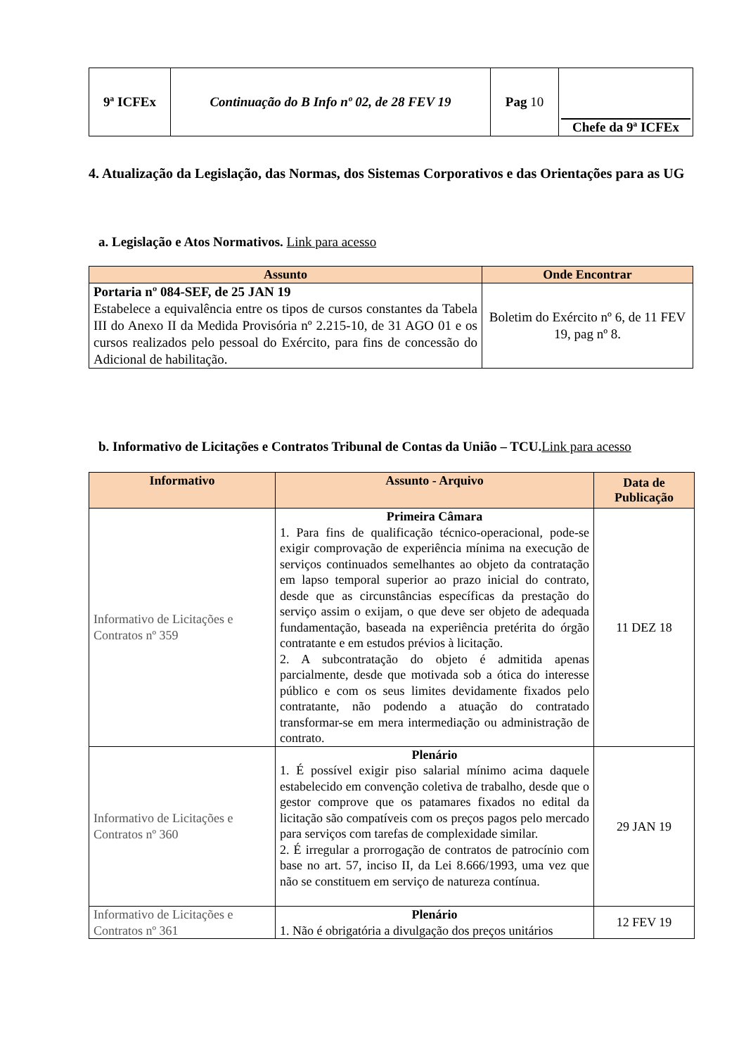| 9ª ICFEx | Continuação do B Info nº 02, de 28 FEV 19 | Pag 10 | Chefe da 9ª ICFEx |
4. Atualização da Legislação, das Normas, dos Sistemas Corporativos e das Orientações para as UG
a. Legislação e Atos Normativos. Link para acesso
| Assunto | Onde Encontrar |
| --- | --- |
| Portaria nº 084-SEF, de 25 JAN 19 Estabelece a equivalência entre os tipos de cursos constantes da Tabela III do Anexo II da Medida Provisória nº 2.215-10, de 31 AGO 01 e os cursos realizados pelo pessoal do Exército, para fins de concessão do Adicional de habilitação. | Boletim do Exército nº 6, de 11 FEV 19, pag nº 8. |
b. Informativo de Licitações e Contratos Tribunal de Contas da União – TCU.Link para acesso
| Informativo | Assunto - Arquivo | Data de Publicação |
| --- | --- | --- |
| Informativo de Licitações e Contratos nº 359 | Primeira Câmara 1. Para fins de qualificação técnico-operacional, pode-se exigir comprovação de experiência mínima na execução de serviços continuados semelhantes ao objeto da contratação em lapso temporal superior ao prazo inicial do contrato, desde que as circunstâncias específicas da prestação do serviço assim o exijam, o que deve ser objeto de adequada fundamentação, baseada na experiência pretérita do órgão contratante e em estudos prévios à licitação. 2. A subcontratação do objeto é admitida apenas parcialmente, desde que motivada sob a ótica do interesse público e com os seus limites devidamente fixados pelo contratante, não podendo a atuação do contratado transformar-se em mera intermediação ou administração de contrato. | 11 DEZ 18 |
| Informativo de Licitações e Contratos nº 360 | Plenário 1. É possível exigir piso salarial mínimo acima daquele estabelecido em convenção coletiva de trabalho, desde que o gestor comprove que os patamares fixados no edital da licitação são compatíveis com os preços pagos pelo mercado para serviços com tarefas de complexidade similar. 2. É irregular a prorrogação de contratos de patrocínio com base no art. 57, inciso II, da Lei 8.666/1993, uma vez que não se constituem em serviço de natureza contínua. | 29 JAN 19 |
| Informativo de Licitações e Contratos nº 361 | Plenário 1. Não é obrigatória a divulgação dos preços unitários | 12 FEV 19 |